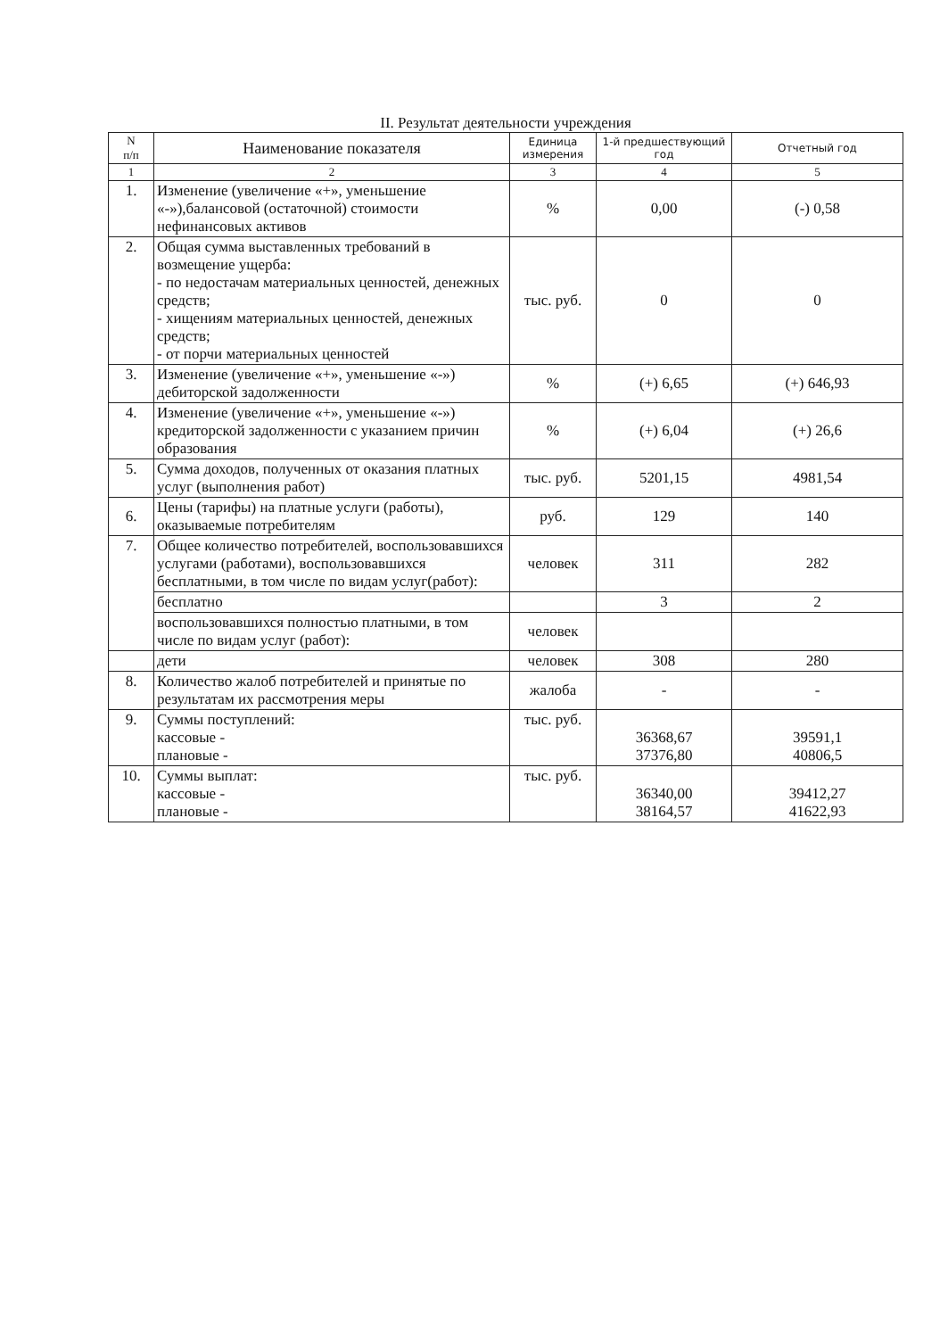II. Результат деятельности учреждения
| N п/п | Наименование показателя | Единица измерения | 1-й предшествующий год | Отчетный год |
| --- | --- | --- | --- | --- |
| 1 | 2 | 3 | 4 | 5 |
| 1. | Изменение (увеличение «+», уменьшение «-»),балансовой (остаточной) стоимости нефинансовых активов | % | 0,00 | (-) 0,58 |
| 2. | Общая сумма выставленных требований в возмещение ущерба: - по недостачам материальных ценностей, денежных средств; - хищениям материальных ценностей, денежных средств; - от порчи материальных ценностей | тыс. руб. | 0 | 0 |
| 3. | Изменение (увеличение «+», уменьшение «-») дебиторской задолженности | % | (+) 6,65 | (+) 646,93 |
| 4. | Изменение (увеличение «+», уменьшение «-») кредиторской задолженности с указанием причин образования | % | (+) 6,04 | (+) 26,6 |
| 5. | Сумма доходов, полученных от оказания платных услуг (выполнения работ) | тыс. руб. | 5201,15 | 4981,54 |
| 6. | Цены (тарифы) на платные услуги (работы), оказываемые потребителям | руб. | 129 | 140 |
| 7. | Общее количество потребителей, воспользовавшихся услугами (работами), воспользовавшихся бесплатными, в том числе по видам услуг(работ): | человек | 311 | 282 |
| | бесплатно | | 3 | 2 |
| | воспользовавшихся полностью платными, в том числе по видам услуг (работ): | человек | | |
| | дети | человек | 308 | 280 |
| 8. | Количество жалоб потребителей и принятые по результатам их рассмотрения меры | жалоба | - | - |
| 9. | Суммы поступлений: кассовые - плановые - | тыс. руб. | 36368,67 37376,80 | 39591,1 40806,5 |
| 10. | Суммы выплат: кассовые - плановые - | тыс. руб. | 36340,00 38164,57 | 39412,27 41622,93 |